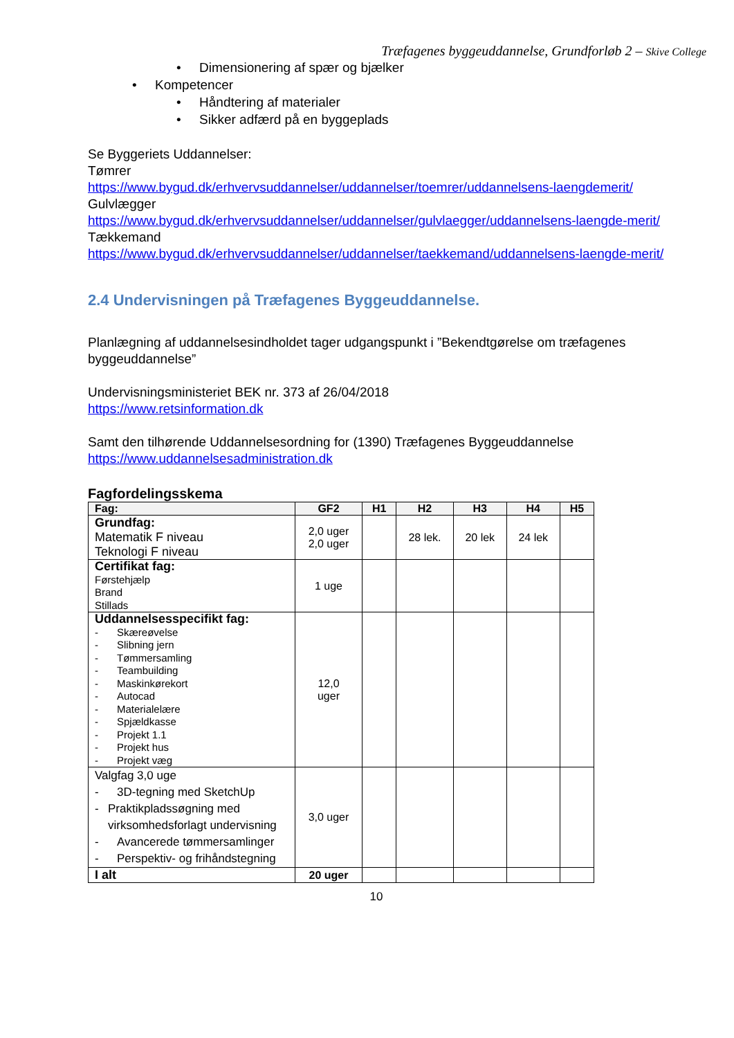Træfagenes byggeuddannelse, Grundforløb 2 – Skive College
• Dimensionering af spær og bjælker
• Kompetencer
• Håndtering af materialer
• Sikker adfærd på en byggeplads
Se Byggeriets Uddannelser:
Tømrer
https://www.bygud.dk/erhvervsuddannelser/uddannelser/toemrer/uddannelsens-laengdemerit/
Gulvlægger
https://www.bygud.dk/erhvervsuddannelser/uddannelser/gulvlaegger/uddannelsens-laengde-merit/
Tækkemand
https://www.bygud.dk/erhvervsuddannelser/uddannelser/taekkemand/uddannelsens-laengde-merit/
2.4 Undervisningen på Træfagenes Byggeuddannelse.
Planlægning af uddannelsesindholdet tager udgangspunkt i ”Bekendtgørelse om træfagenes byggeuddannelse”
Undervisningsministeriet BEK nr. 373 af 26/04/2018
https://www.retsinformation.dk
Samt den tilhørende Uddannelsesordning for (1390) Træfagenes Byggeuddannelse
https://www.uddannelsesadministration.dk
Fagfordelingsskema
| Fag: | GF2 | H1 | H2 | H3 | H4 | H5 |
| --- | --- | --- | --- | --- | --- | --- |
| Grundfag: Matematik F niveau Teknologi F niveau | 2,0 uger 2,0 uger | | 28 lek. | 20 lek | 24 lek | |
| Certifikat fag: Førstehjælp Brand Stillads | 1 uge | | | | | |
| Uddannelsesspecifikt fag: - Skæreøvelse - Slibning jern - Tømmersamling - Teambuilding - Maskinkørekort - Autocad - Materialelære - Spjældkasse - Projekt 1.1 - Projekt hus - Projekt væg | 12,0 uger | | | | | |
| Valgfag 3,0 uge - 3D-tegning med SketchUp - Praktikpladssøgning med virksomhedsforlagt undervisning - Avancerede tømmersamlinger - Perspektiv- og frihåndstegning | 3,0 uger | | | | | |
| I alt | 20 uger | | | | | |
10